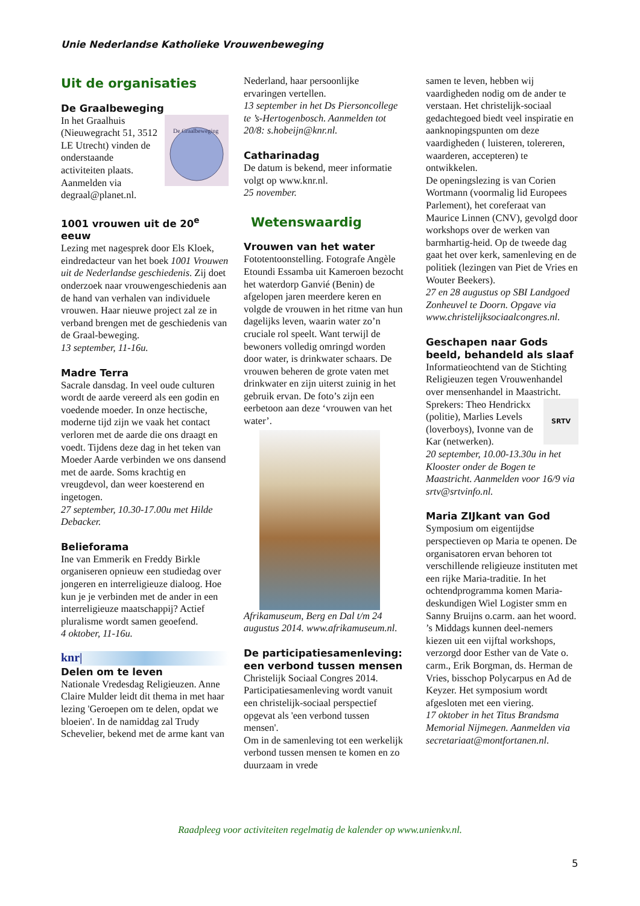Unie Nederlandse Katholieke Vrouwenbeweging
Uit de organisaties
De Graalbeweging
De Graalbeweging
In het Graalhuis (Nieuwegracht 51, 3512 LE Utrecht) vinden de onderstaande activiteiten plaats. Aanmelden via degraal@planet.nl.
1001 vrouwen uit de 20<sup>e</sup> eeuw
Lezing met nagesprek door Els Kloek, eindredacteur van het boek 1001 Vrouwen uit de Nederlandse geschiedenis. Zij doet onderzoek naar vrouwengeschiedenis aan de hand van verhalen van individuele vrouwen. Haar nieuwe project zal ze in verband brengen met de geschiedenis van de Graal-beweging.
13 september, 11-16u.
Madre Terra
Sacrale dansdag. In veel oude culturen wordt de aarde vereerd als een godin en voedende moeder. In onze hectische, moderne tijd zijn we vaak het contact verloren met de aarde die ons draagt en voedt. Tijdens deze dag in het teken van Moeder Aarde verbinden we ons dansend met de aarde. Soms krachtig en vreugdevol, dan weer koesterend en ingetogen.
27 september, 10.30-17.00u met Hilde Debacker.
Belieforama
Ine van Emmerik en Freddy Birkle organiseren opnieuw een studiedag over jongeren en interreligieuze dialoog. Hoe kun je je verbinden met de ander in een interreligieuze maatschappij? Actief pluralisme wordt samen geoefend.
4 oktober, 11-16u.
knr|
Delen om te leven
Nationale Vredesdag Religieuzen. Anne Claire Mulder leidt dit thema in met haar lezing 'Geroepen om te delen, opdat we bloeien'. In de namiddag zal Trudy Schevelier, bekend met de arme kant van
Nederland, haar persoonlijke ervaringen vertellen.
13 september in het Ds Piersoncollege te ’s-Hertogenbosch. Aanmelden tot 20/8: s.hobeijn@knr.nl.
Catharinadag
De datum is bekend, meer informatie volgt op www.knr.nl.
25 november.
Wetenswaardig
Vrouwen van het water
Fototentoonstelling. Fotografe Angèle Etoundi Essamba uit Kameroen bezocht het waterdorp Ganvié (Benin) de afgelopen jaren meerdere keren en volgde de vrouwen in het ritme van hun dagelijks leven, waarin water zo’n cruciale rol speelt. Want terwijl de bewoners volledig omringd worden door water, is drinkwater schaars. De vrouwen beheren de grote vaten met drinkwater en zijn uiterst zuinig in het gebruik ervan. De foto’s zijn een eerbetoon aan deze ‘vrouwen van het water’.
Afrikamuseum, Berg en Dal t/m 24 augustus 2014. www.afrikamuseum.nl.
De participatiesamenleving: een verbond tussen mensen
Christelijk Sociaal Congres 2014. Participatiesamenleving wordt vanuit een christelijk-sociaal perspectief opgevat als 'een verbond tussen mensen'.
Om in de samenleving tot een werkelijk verbond tussen mensen te komen en zo duurzaam in vrede
samen te leven, hebben wij vaardigheden nodig om de ander te verstaan. Het christelijk-sociaal gedachtegoed biedt veel inspiratie en aanknopingspunten om deze vaardigheden ( luisteren, tolereren, waarderen, accepteren) te ontwikkelen.
De openingslezing is van Corien Wortmann (voormalig lid Europees Parlement), het coreferaat van Maurice Linnen (CNV), gevolgd door workshops over de werken van barmhartig-heid. Op de tweede dag gaat het over kerk, samenleving en de politiek (lezingen van Piet de Vries en Wouter Beekers).
27 en 28 augustus op SBI Landgoed Zonheuvel te Doorn. Opgave via www.christelijksociaalcongres.nl.
Geschapen naar Gods beeld, behandeld als slaaf
Informatieochtend van de Stichting Religieuzen tegen Vrouwenhandel over mensenhandel in Maastricht.
SRTV Sprekers: Theo Hendrickx (politie), Marlies Levels (loverboys), Ivonne van de Kar (netwerken).
20 september, 10.00-13.30u in het Klooster onder de Bogen te Maastricht. Aanmelden voor 16/9 via srtv@srtvinfo.nl.
Maria ZIJkant van God
Symposium om eigentijdse perspectieven op Maria te openen. De organisatoren ervan behoren tot verschillende religieuze instituten met een rijke Maria-traditie. In het ochtendprogramma komen Maria-deskundigen Wiel Logister smm en Sanny Bruijns o.carm. aan het woord. ’s Middags kunnen deel-nemers kiezen uit een vijftal workshops, verzorgd door Esther van de Vate o. carm., Erik Borgman, ds. Herman de Vries, bisschop Polycarpus en Ad de Keyzer. Het symposium wordt afgesloten met een viering.
17 oktober in het Titus Brandsma Memorial Nijmegen. Aanmelden via secretariaat@montfortanen.nl.
Raadpleeg voor activiteiten regelmatig de kalender op www.unienkv.nl.
5